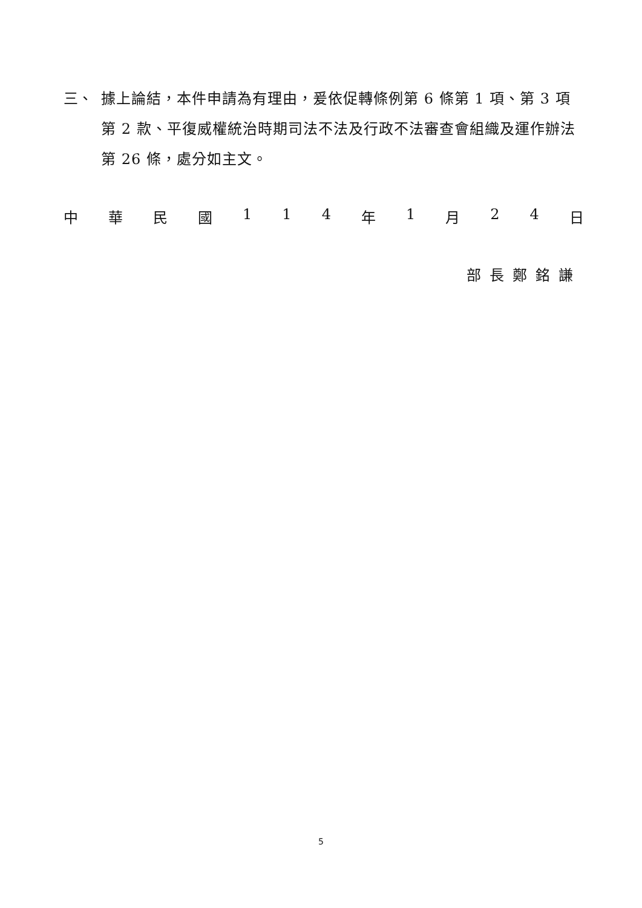三、 據上論結，本件申請為有理由，爰依促轉條例第 6 條第 1 項、第 3 項第 2 款、平復威權統治時期司法不法及行政不法審查會組織及運作辦法第 26 條，處分如主文。
中 華 民 國 1 1 4 年 1 月 2 4 日
部長鄭銘謙
5